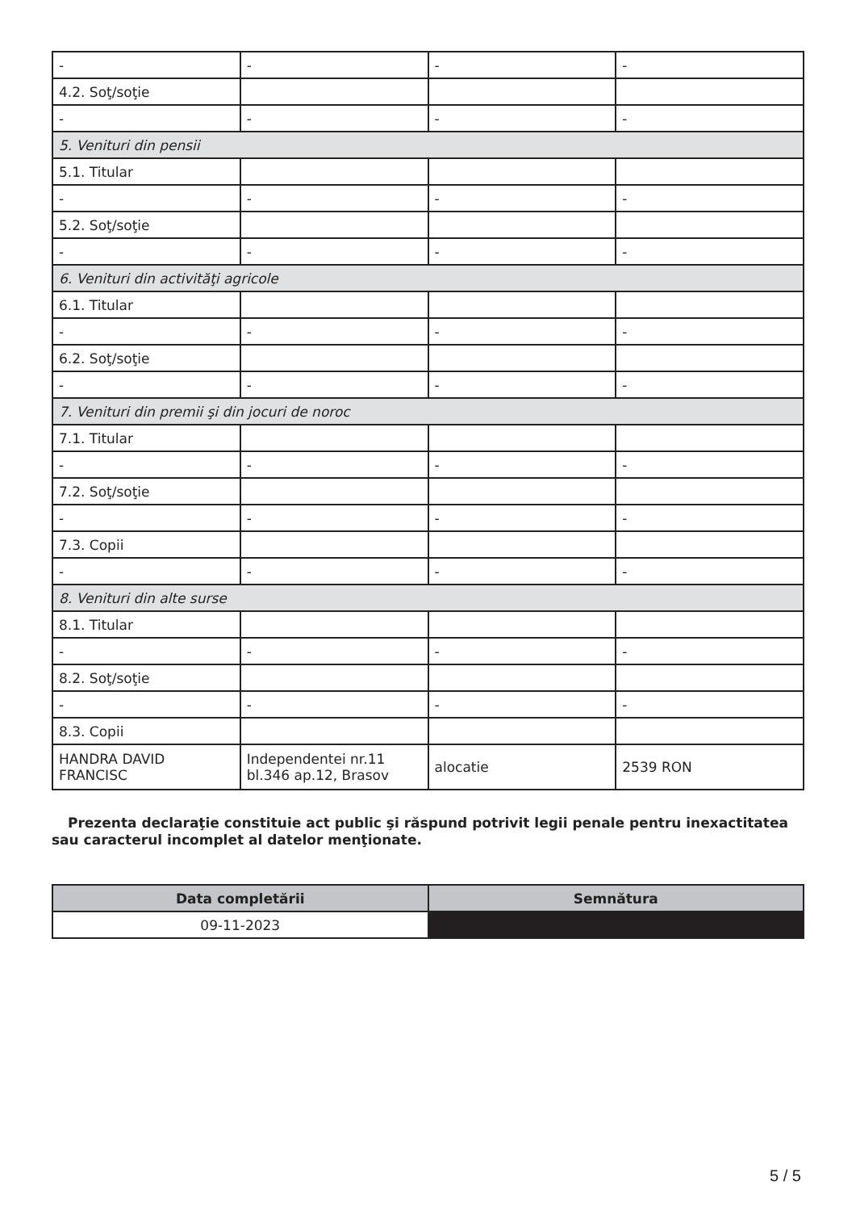| - | - | - | - |
| 4.2. Soţ/soţie | | | |
| - | - | - | - |
| 5. Venituri din pensii | | | |
| 5.1. Titular | | | |
| - | - | - | - |
| 5.2. Soţ/soţie | | | |
| - | - | - | - |
| 6. Venituri din activităţi agricole | | | |
| 6.1. Titular | | | |
| - | - | - | - |
| 6.2. Soţ/soţie | | | |
| - | - | - | - |
| 7. Venituri din premii şi din jocuri de noroc | | | |
| 7.1. Titular | | | |
| - | - | - | - |
| 7.2. Soţ/soţie | | | |
| - | - | - | - |
| 7.3. Copii | | | |
| - | - | - | - |
| 8. Venituri din alte surse | | | |
| 8.1. Titular | | | |
| - | - | - | - |
| 8.2. Soţ/soţie | | | |
| - | - | - | - |
| 8.3. Copii | | | |
| HANDRA DAVID FRANCISC | Independentei nr.11 bl.346 ap.12, Brasov | alocatie | 2539 RON |
Prezenta declaraţie constituie act public şi răspund potrivit legii penale pentru inexactitatea sau caracterul incomplet al datelor menţionate.
| Data completării | Semnătura |
| --- | --- |
| 09-11-2023 | |
5 / 5